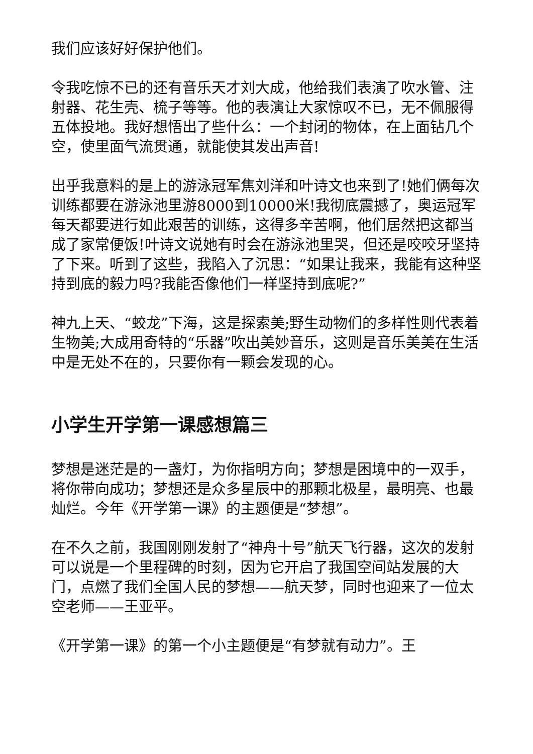我们应该好好保护他们。
令我吃惊不已的还有音乐天才刘大成，他给我们表演了吹水管、注射器、花生壳、梳子等等。他的表演让大家惊叹不已，无不佩服得五体投地。我好想悟出了些什么：一个封闭的物体，在上面钻几个空，使里面气流贯通，就能使其发出声音!
出乎我意料的是上的游泳冠军焦刘洋和叶诗文也来到了!她们俩每次训练都要在游泳池里游8000到10000米!我彻底震撼了，奥运冠军每天都要进行如此艰苦的训练，这得多辛苦啊，他们居然把这都当成了家常便饭!叶诗文说她有时会在游泳池里哭，但还是咬咬牙坚持了下来。听到了这些，我陷入了沉思：“如果让我来，我能有这种坚持到底的毅力吗?我能否像他们一样坚持到底呢?”
神九上天、“蛟龙”下海，这是探索美;野生动物们的多样性则代表着生物美;大成用奇特的“乐器”吹出美妙音乐，这则是音乐美美在生活中是无处不在的，只要你有一颗会发现的心。
小学生开学第一课感想篇三
梦想是迷茫是的一盏灯，为你指明方向；梦想是困境中的一双手，将你带向成功；梦想还是众多星辰中的那颗北极星，最明亮、也最灿烂。今年《开学第一课》的主题便是“梦想”。
在不久之前，我国刚刚发射了“神舟十号”航天飞行器，这次的发射可以说是一个里程碑的时刻，因为它开启了我国空间站发展的大门，点燃了我们全国人民的梦想——航天梦，同时也迎来了一位太空老师——王亚平。
《开学第一课》的第一个小主题便是“有梦就有动力”。王